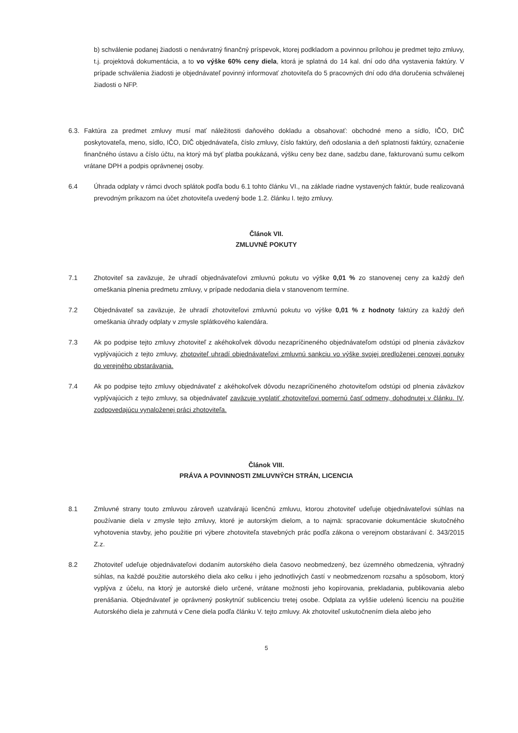b) schválenie podanej žiadosti o nenávratný finančný príspevok, ktorej podkladom a povinnou prílohou je predmet tejto zmluvy, t.j. projektová dokumentácia, a to vo výške 60% ceny diela, ktorá je splatná do 14 kal. dní odo dňa vystavenia faktúry. V prípade schválenia žiadosti je objednávateľ povinný informovať zhotoviteľa do 5 pracovných dní odo dňa doručenia schválenej žiadosti o NFP.
6.3.
Faktúra za predmet zmluvy musí mať náležitosti daňového dokladu a obsahovať: obchodné meno a sídlo, IČO, DIČ poskytovateľa, meno, sídlo, IČO, DIČ objednávateľa, číslo zmluvy, číslo faktúry, deň odoslania a deň splatnosti faktúry, označenie finančného ústavu a číslo účtu, na ktorý má byť platba poukázaná, výšku ceny bez dane, sadzbu dane, fakturovanú sumu celkom vrátane DPH a podpis oprávnenej osoby.
6.4 Úhrada odplaty v rámci dvoch splátok podľa bodu 6.1 tohto článku VI., na základe riadne vystavených faktúr, bude realizovaná prevodným príkazom na účet zhotoviteľa uvedený bode 1.2. článku I. tejto zmluvy.
Článok VII.
ZMLUVNÉ POKUTY
7.1 Zhotoviteľ sa zaväzuje, že uhradí objednávateľovi zmluvnú pokutu vo výške 0,01 % zo stanovenej ceny za každý deň omeškania plnenia predmetu zmluvy, v prípade nedodania diela v stanovenom termíne.
7.2 Objednávateľ sa zaväzuje, že uhradí zhotoviteľovi zmluvnú pokutu vo výške 0,01 % z hodnoty faktúry za každý deň omeškania úhrady odplaty v zmysle splátkového kalendára.
7.3 Ak po podpise tejto zmluvy zhotoviteľ z akéhokoľvek dôvodu nezapríčineného objednávateľom odstúpi od plnenia záväzkov vyplývajúcich z tejto zmluvy, zhotoviteľ uhradí objednávateľovi zmluvnú sankciu vo výške svojej predloženej cenovej ponuky do verejného obstarávania.
7.4 Ak po podpise tejto zmluvy objednávateľ z akéhokoľvek dôvodu nezapríčineného zhotoviteľom odstúpi od plnenia záväzkov vyplývajúcich z tejto zmluvy, sa objednávateľ zaväzuje vyplatiť zhotoviteľovi pomernú časť odmeny, dohodnutej v článku. IV, zodpovedajúcu vynaloženej práci zhotoviteľa.
Článok VIII.
PRÁVA A POVINNOSTI ZMLUVNÝCH STRÁN, LICENCIA
8.1 Zmluvné strany touto zmluvou zároveň uzatvárajú licenčnú zmluvu, ktorou zhotoviteľ udeľuje objednávateľovi súhlas na používanie diela v zmysle tejto zmluvy, ktoré je autorským dielom, a to najmä: spracovanie dokumentácie skutočného vyhotovenia stavby, jeho použitie pri výbere zhotoviteľa stavebných prác podľa zákona o verejnom obstarávaní č. 343/2015 Z.z.
8.2 Zhotoviteľ udeľuje objednávateľovi dodaním autorského diela časovo neobmedzený, bez územného obmedzenia, výhradný súhlas, na každé použitie autorského diela ako celku i jeho jednotlivých častí v neobmedzenom rozsahu a spôsobom, ktorý vyplýva z účelu, na ktorý je autorské dielo určené, vrátane možnosti jeho kopírovania, prekladania, publikovania alebo prenášania. Objednávateľ je oprávnený poskytnúť sublicenciu tretej osobe. Odplata za vyššie udelenú licenciu na použitie Autorského diela je zahrnutá v Cene diela podľa článku V. tejto zmluvy. Ak zhotoviteľ uskutočnením diela alebo jeho
5